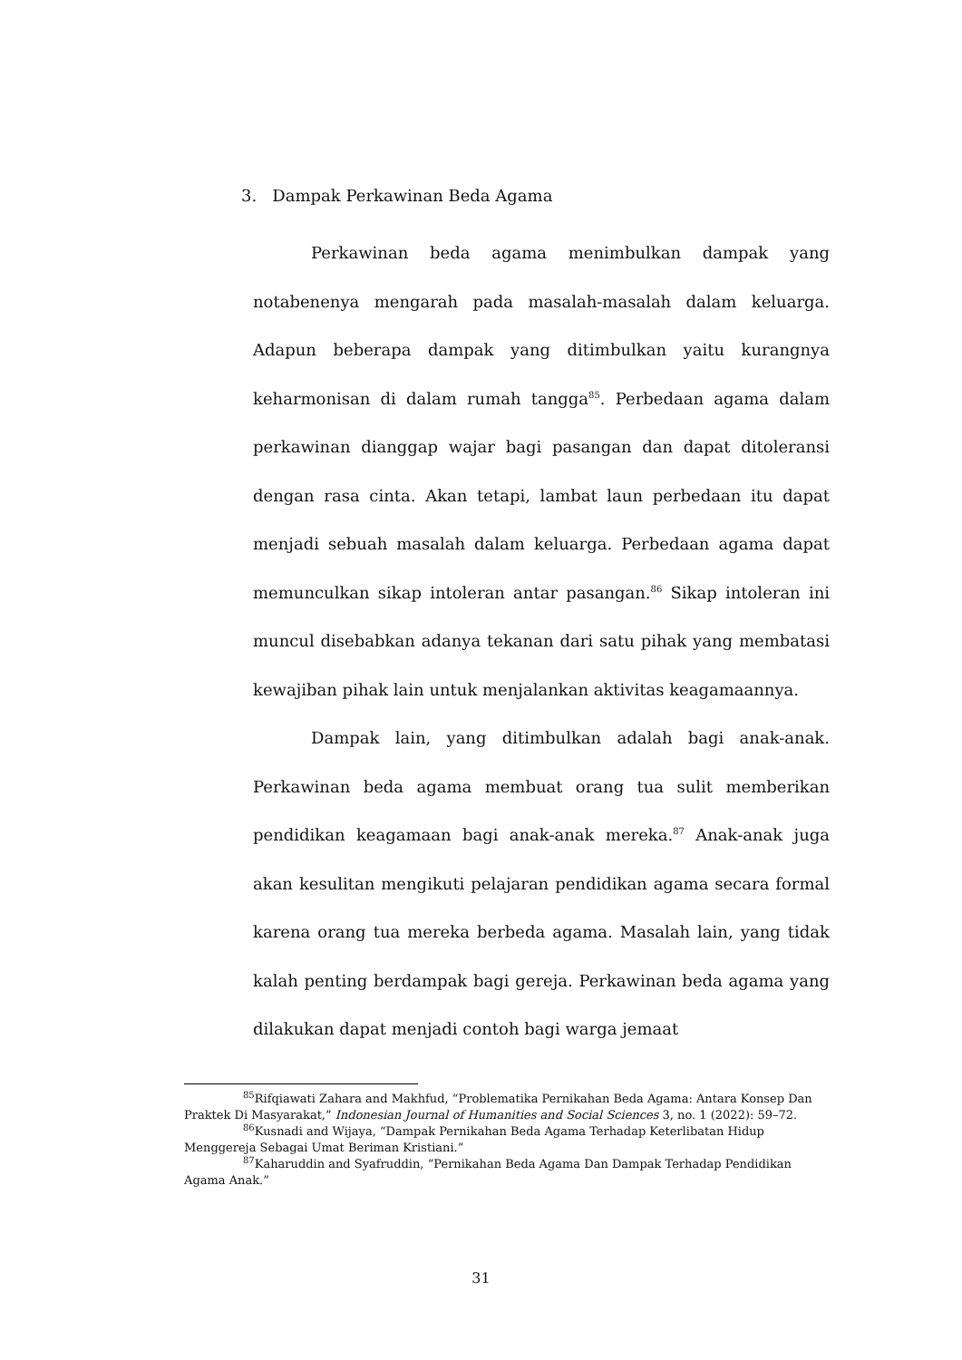3. Dampak Perkawinan Beda Agama
Perkawinan beda agama menimbulkan dampak yang notabenenya mengarah pada masalah-masalah dalam keluarga. Adapun beberapa dampak yang ditimbulkan yaitu kurangnya keharmonisan di dalam rumah tangga<sup>85</sup>. Perbedaan agama dalam perkawinan dianggap wajar bagi pasangan dan dapat ditoleransi dengan rasa cinta. Akan tetapi, lambat laun perbedaan itu dapat menjadi sebuah masalah dalam keluarga. Perbedaan agama dapat memunculkan sikap intoleran antar pasangan.<sup>86</sup> Sikap intoleran ini muncul disebabkan adanya tekanan dari satu pihak yang membatasi kewajiban pihak lain untuk menjalankan aktivitas keagamaannya.
Dampak lain, yang ditimbulkan adalah bagi anak-anak. Perkawinan beda agama membuat orang tua sulit memberikan pendidikan keagamaan bagi anak-anak mereka.<sup>87</sup> Anak-anak juga akan kesulitan mengikuti pelajaran pendidikan agama secara formal karena orang tua mereka berbeda agama. Masalah lain, yang tidak kalah penting berdampak bagi gereja. Perkawinan beda agama yang dilakukan dapat menjadi contoh bagi warga jemaat
<sup>85</sup> Rifqiawati Zahara and Makhfud, “Problematika Pernikahan Beda Agama: Antara Konsep Dan Praktek Di Masyarakat,” Indonesian Journal of Humanities and Social Sciences 3, no. 1 (2022): 59–72.
<sup>86</sup> Kusnadi and Wijaya, “Dampak Pernikahan Beda Agama Terhadap Keterlibatan Hidup Menggereja Sebagai Umat Beriman Kristiani.”
<sup>87</sup> Kaharuddin and Syafruddin, “Pernikahan Beda Agama Dan Dampak Terhadap Pendidikan Agama Anak.”
31